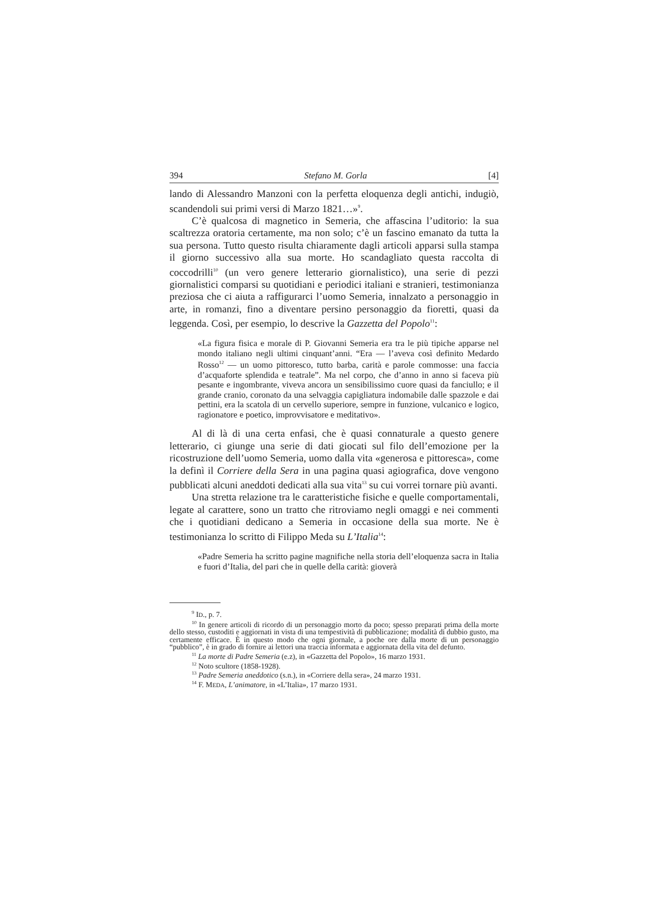394 Stefano M. Gorla [4]
lando di Alessandro Manzoni con la perfetta eloquenza degli antichi, indugiò, scandendoli sui primi versi di Marzo 1821…»<sup>9</sup>.
C’è qualcosa di magnetico in Semeria, che affascina l’uditorio: la sua scaltrezza oratoria certamente, ma non solo; c’è un fascino emanato da tutta la sua persona. Tutto questo risulta chiaramente dagli articoli apparsi sulla stampa il giorno successivo alla sua morte. Ho scandagliato questa raccolta di coccodrilli<sup>10</sup> (un vero genere letterario giornalistico), una serie di pezzi giornalistici comparsi su quotidiani e periodici italiani e stranieri, testimonianza preziosa che ci aiuta a raffigurarci l’uomo Semeria, innalzato a personaggio in arte, in romanzi, fino a diventare persino personaggio da fioretti, quasi da leggenda. Così, per esempio, lo descrive la Gazzetta del Popolo<sup>11</sup>:
«La figura fisica e morale di P. Giovanni Semeria era tra le più tipiche apparse nel mondo italiano negli ultimi cinquant’anni. “Era — l’aveva così definito Medardo Rosso<sup>12</sup> — un uomo pittoresco, tutto barba, carità e parole commosse: una faccia d’acquaforte splendida e teatrale”. Ma nel corpo, che d’anno in anno si faceva più pesante e ingombrante, viveva ancora un sensibilissimo cuore quasi da fanciullo; e il grande cranio, coronato da una selvaggia capigliatura indomabile dalle spazzole e dai pettini, era la scatola di un cervello superiore, sempre in funzione, vulcanico e logico, ragionatore e poetico, improvvisatore e meditativo».
Al di là di una certa enfasi, che è quasi connaturale a questo genere letterario, ci giunge una serie di dati giocati sul filo dell’emozione per la ricostruzione dell’uomo Semeria, uomo dalla vita «generosa e pittoresca», come la definì il Corriere della Sera in una pagina quasi agiografica, dove vengono pubblicati alcuni aneddoti dedicati alla sua vita<sup>13</sup> su cui vorrei tornare più avanti.
Una stretta relazione tra le caratteristiche fisiche e quelle comportamentali, legate al carattere, sono un tratto che ritroviamo negli omaggi e nei commenti che i quotidiani dedicano a Semeria in occasione della sua morte. Ne è testimonianza lo scritto di Filippo Meda su L’Italia<sup>14</sup>:
«Padre Semeria ha scritto pagine magnifiche nella storia dell’eloquenza sacra in Italia e fuori d’Italia, del pari che in quelle della carità: gioverà
<sup>9</sup> ID., p. 7.
<sup>10</sup> In genere articoli di ricordo di un personaggio morto da poco; spesso preparati prima della morte dello stesso, custoditi e aggiornati in vista di una tempestività di pubblicazione; modalità di dubbio gusto, ma certamente efficace. È in questo modo che ogni giornale, a poche ore dalla morte di un personaggio “pubblico”, è in grado di fornire ai lettori una traccia informata e aggiornata della vita del defunto.
<sup>11</sup> La morte di Padre Semeria (e.z), in «Gazzetta del Popolo», 16 marzo 1931.
<sup>12</sup> Noto scultore (1858-1928).
<sup>13</sup> Padre Semeria aneddotico (s.n.), in «Corriere della sera», 24 marzo 1931.
<sup>14</sup> F. MEDA, L’animatore, in «L’Italia», 17 marzo 1931.